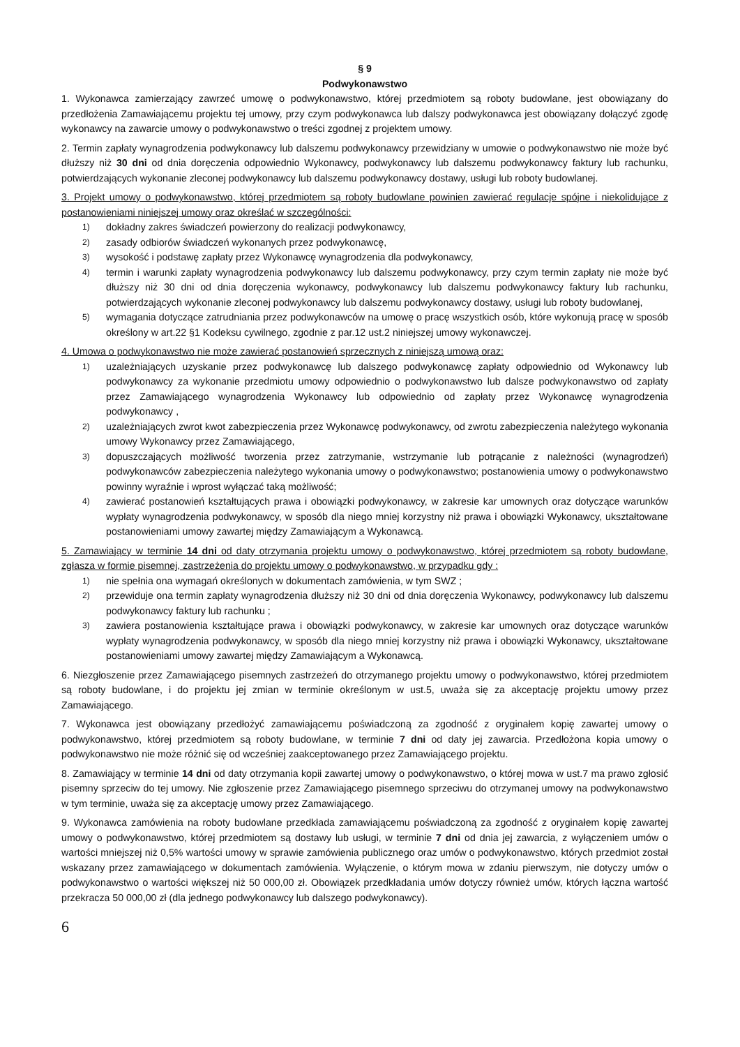§ 9
Podwykonawstwo
1. Wykonawca zamierzający zawrzeć umowę o podwykonawstwo, której przedmiotem są roboty budowlane, jest obowiązany do przedłożenia Zamawiającemu projektu tej umowy, przy czym podwykonawca lub dalszy podwykonawca jest obowiązany dołączyć zgodę wykonawcy na zawarcie umowy o podwykonawstwo o treści zgodnej z projektem umowy.
2. Termin zapłaty wynagrodzenia podwykonawcy lub dalszemu podwykonawcy przewidziany w umowie o podwykonawstwo nie może być dłuższy niż 30 dni od dnia doręczenia odpowiednio Wykonawcy, podwykonawcy lub dalszemu podwykonawcy faktury lub rachunku, potwierdzających wykonanie zleconej podwykonawcy lub dalszemu podwykonawcy dostawy, usługi lub roboty budowlanej.
3. Projekt umowy o podwykonawstwo, której przedmiotem są roboty budowlane powinien zawierać regulacje spójne i niekolidujące z postanowieniami niniejszej umowy oraz określać w szczególności:
1) dokładny zakres świadczeń powierzony do realizacji podwykonawcy,
2) zasady odbiorów świadczeń wykonanych przez podwykonawcę,
3) wysokość i podstawę zapłaty przez Wykonawcę wynagrodzenia dla podwykonawcy,
4) termin i warunki zapłaty wynagrodzenia podwykonawcy lub dalszemu podwykonawcy, przy czym termin zapłaty nie może być dłuższy niż 30 dni od dnia doręczenia wykonawcy, podwykonawcy lub dalszemu podwykonawcy faktury lub rachunku, potwierdzających wykonanie zleconej podwykonawcy lub dalszemu podwykonawcy dostawy, usługi lub roboty budowlanej,
5) wymagania dotyczące zatrudniania przez podwykonawców na umowę o pracę wszystkich osób, które wykonują pracę w sposób określony w art.22 §1 Kodeksu cywilnego, zgodnie z par.12 ust.2 niniejszej umowy wykonawczej.
4. Umowa o podwykonawstwo nie może zawierać postanowień sprzecznych z niniejszą umową oraz:
1) uzależniających uzyskanie przez podwykonawcę lub dalszego podwykonawcę zapłaty odpowiednio od Wykonawcy lub podwykonawcy za wykonanie przedmiotu umowy odpowiednio o podwykonawstwo lub dalsze podwykonawstwo od zapłaty przez Zamawiającego wynagrodzenia Wykonawcy lub odpowiednio od zapłaty przez Wykonawcę wynagrodzenia podwykonawcy ,
2) uzależniających zwrot kwot zabezpieczenia przez Wykonawcę podwykonawcy, od zwrotu zabezpieczenia należytego wykonania umowy Wykonawcy przez Zamawiającego,
3) dopuszczających możliwość tworzenia przez zatrzymanie, wstrzymanie lub potrącanie z należności (wynagrodzeń) podwykonawców zabezpieczenia należytego wykonania umowy o podwykonawstwo; postanowienia umowy o podwykonawstwo powinny wyraźnie i wprost wyłączać taką możliwość;
4) zawierać postanowień kształtujących prawa i obowiązki podwykonawcy, w zakresie kar umownych oraz dotyczące warunków wypłaty wynagrodzenia podwykonawcy, w sposób dla niego mniej korzystny niż prawa i obowiązki Wykonawcy, ukształtowane postanowieniami umowy zawartej między Zamawiającym a Wykonawcą.
5. Zamawiający w terminie 14 dni od daty otrzymania projektu umowy o podwykonawstwo, której przedmiotem są roboty budowlane, zgłasza w formie pisemnej, zastrzeżenia do projektu umowy o podwykonawstwo, w przypadku gdy :
1) nie spełnia ona wymagań określonych w dokumentach zamówienia, w tym SWZ ;
2) przewiduje ona termin zapłaty wynagrodzenia dłuższy niż 30 dni od dnia doręczenia Wykonawcy, podwykonawcy lub dalszemu podwykonawcy faktury lub rachunku ;
3) zawiera postanowienia kształtujące prawa i obowiązki podwykonawcy, w zakresie kar umownych oraz dotyczące warunków wypłaty wynagrodzenia podwykonawcy, w sposób dla niego mniej korzystny niż prawa i obowiązki Wykonawcy, ukształtowane postanowieniami umowy zawartej między Zamawiającym a Wykonawcą.
6. Niezgłoszenie przez Zamawiającego pisemnych zastrzeżeń do otrzymanego projektu umowy o podwykonawstwo, której przedmiotem są roboty budowlane, i do projektu jej zmian w terminie określonym w ust.5, uważa się za akceptację projektu umowy przez Zamawiającego.
7. Wykonawca jest obowiązany przedłożyć zamawiającemu poświadczoną za zgodność z oryginałem kopię zawartej umowy o podwykonawstwo, której przedmiotem są roboty budowlane, w terminie 7 dni od daty jej zawarcia. Przedłożona kopia umowy o podwykonawstwo nie może różnić się od wcześniej zaakceptowanego przez Zamawiającego projektu.
8. Zamawiający w terminie 14 dni od daty otrzymania kopii zawartej umowy o podwykonawstwo, o której mowa w ust.7 ma prawo zgłosić pisemny sprzeciw do tej umowy. Nie zgłoszenie przez Zamawiającego pisemnego sprzeciwu do otrzymanej umowy na podwykonawstwo w tym terminie, uważa się za akceptację umowy przez Zamawiającego.
9. Wykonawca zamówienia na roboty budowlane przedkłada zamawiającemu poświadczoną za zgodność z oryginałem kopię zawartej umowy o podwykonawstwo, której przedmiotem są dostawy lub usługi, w terminie 7 dni od dnia jej zawarcia, z wyłączeniem umów o wartości mniejszej niż 0,5% wartości umowy w sprawie zamówienia publicznego oraz umów o podwykonawstwo, których przedmiot został wskazany przez zamawiającego w dokumentach zamówienia. Wyłączenie, o którym mowa w zdaniu pierwszym, nie dotyczy umów o podwykonawstwo o wartości większej niż 50 000,00 zł. Obowiązek przedkładania umów dotyczy również umów, których łączna wartość przekracza 50 000,00 zł (dla jednego podwykonawcy lub dalszego podwykonawcy).
6